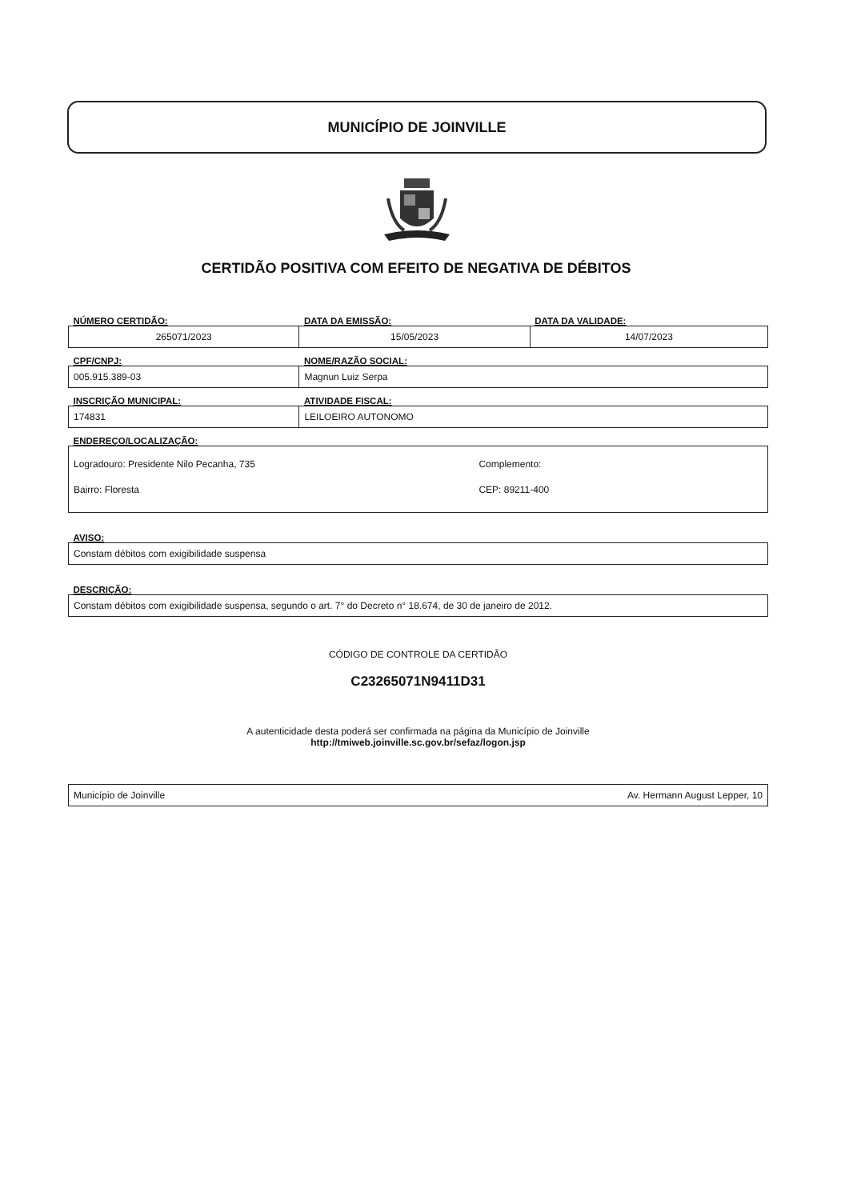MUNICÍPIO DE JOINVILLE
CERTIDÃO POSITIVA COM EFEITO DE NEGATIVA DE DÉBITOS
| NÚMERO CERTIDÃO: | DATA DA EMISSÃO: | DATA DA VALIDADE: |
| --- | --- | --- |
| 265071/2023 | 15/05/2023 | 14/07/2023 |
| CPF/CNPJ: | NOME/RAZÃO SOCIAL: |
| --- | --- |
| 005.915.389-03 | Magnun Luiz Serpa |
| INSCRIÇÃO MUNICIPAL: | ATIVIDADE FISCAL: |
| --- | --- |
| 174831 | LEILOEIRO AUTONOMO |
| ENDEREÇO/LOCALIZAÇÃO: | |
| --- | --- |
| Logradouro: Presidente Nilo Pecanha, 735 Bairro: Floresta | Complemento: CEP: 89211-400 |
| AVISO: |
| --- |
| Constam débitos com exigibilidade suspensa |
| DESCRIÇÃO: |
| --- |
| Constam débitos com exigibilidade suspensa, segundo o art. 7° do Decreto n° 18.674, de 30 de janeiro de 2012. |
CÓDIGO DE CONTROLE DA CERTIDÃO
C23265071N9411D31
A autenticidade desta poderá ser confirmada na página da Município de Joinville
http://tmiweb.joinville.sc.gov.br/sefaz/logon.jsp
| Município de Joinville | Av. Hermann August Lepper, 10 |